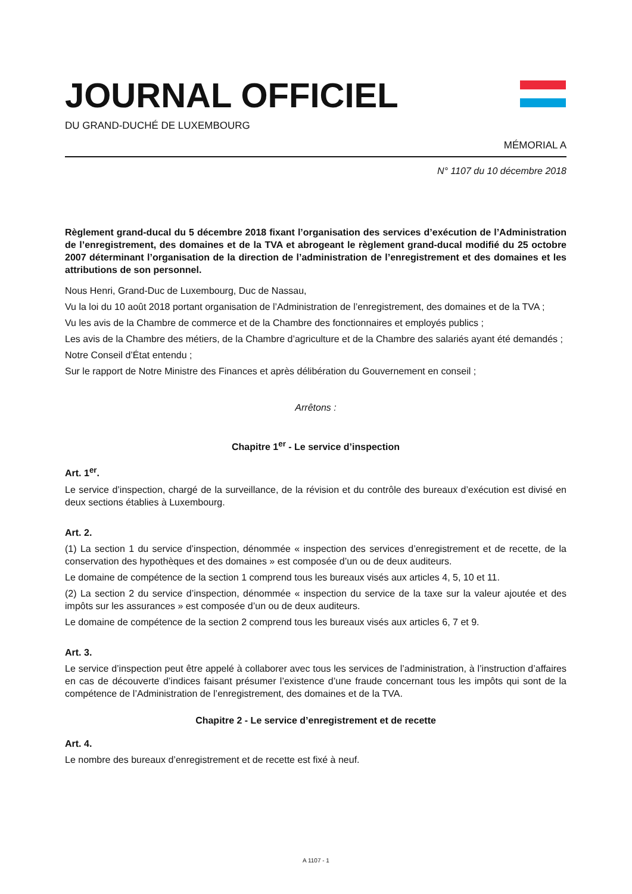JOURNAL OFFICIEL
DU GRAND-DUCHÉ DE LUXEMBOURG
MÉMORIAL A
N° 1107 du 10 décembre 2018
Règlement grand-ducal du 5 décembre 2018 fixant l’organisation des services d’exécution de l’Administration de l’enregistrement, des domaines et de la TVA et abrogeant le règlement grand-ducal modifié du 25 octobre 2007 déterminant l’organisation de la direction de l’administration de l’enregistrement et des domaines et les attributions de son personnel.
Nous Henri, Grand-Duc de Luxembourg, Duc de Nassau,
Vu la loi du 10 août 2018 portant organisation de l’Administration de l’enregistrement, des domaines et de la TVA ;
Vu les avis de la Chambre de commerce et de la Chambre des fonctionnaires et employés publics ;
Les avis de la Chambre des métiers, de la Chambre d’agriculture et de la Chambre des salariés ayant été demandés ;
Notre Conseil d’État entendu ;
Sur le rapport de Notre Ministre des Finances et après délibération du Gouvernement en conseil ;
Arrêtons :
Chapitre 1<sup>er</sup> - Le service d’inspection
Art. 1<sup>er</sup>.
Le service d’inspection, chargé de la surveillance, de la révision et du contrôle des bureaux d’exécution est divisé en deux sections établies à Luxembourg.
Art. 2.
(1) La section 1 du service d’inspection, dénommée « inspection des services d’enregistrement et de recette, de la conservation des hypothèques et des domaines » est composée d’un ou de deux auditeurs.
Le domaine de compétence de la section 1 comprend tous les bureaux visés aux articles 4, 5, 10 et 11.
(2) La section 2 du service d’inspection, dénommée « inspection du service de la taxe sur la valeur ajoutée et des impôts sur les assurances » est composée d’un ou de deux auditeurs.
Le domaine de compétence de la section 2 comprend tous les bureaux visés aux articles 6, 7 et 9.
Art. 3.
Le service d’inspection peut être appelé à collaborer avec tous les services de l’administration, à l’instruction d’affaires en cas de découverte d’indices faisant présumer l’existence d’une fraude concernant tous les impôts qui sont de la compétence de l’Administration de l’enregistrement, des domaines et de la TVA.
Chapitre 2 - Le service d’enregistrement et de recette
Art. 4.
Le nombre des bureaux d’enregistrement et de recette est fixé à neuf.
A 1107 - 1